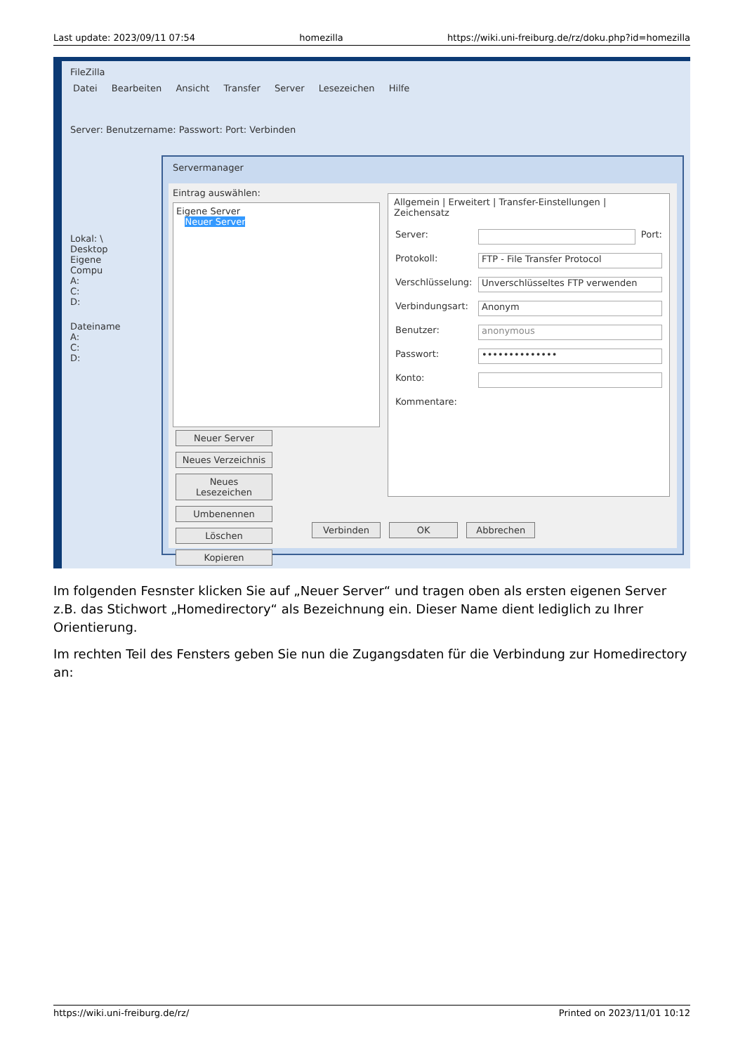Last update: 2023/09/11 07:54 homezilla https://wiki.uni-freiburg.de/rz/doku.php?id=homezilla
FileZilla
Datei Bearbeiten Ansicht Transfer Server Lesezeichen Hilfe
Server: Benutzername: Passwort: Port: Verbinden
Lokal: \
Desktop
Eigene
Compu
A:
C:
D:
Dateiname
A:
C:
D:
Servermanager
Eintrag auswählen:
Eigene Server
Neuer Server
Neuer Server Neues Verzeichnis Neues Lesezeichen Umbenennen Löschen Kopieren
Allgemein | Erweitert | Transfer-Einstellungen | Zeichensatz
Server:
Port:
Protokoll:
FTP - File Transfer Protocol
Verschlüsselung:
Unverschlüsseltes FTP verwenden
Verbindungsart:
Anonym
Benutzer:
anonymous
Passwort:
••••••••••••••
Konto:
Kommentare:
Verbinden OK Abbrechen
Im folgenden Fesnster klicken Sie auf „Neuer Server“ und tragen oben als ersten eigenen Server z.B. das Stichwort „Homedirectory“ als Bezeichnung ein. Dieser Name dient lediglich zu Ihrer Orientierung.
Im rechten Teil des Fensters geben Sie nun die Zugangsdaten für die Verbindung zur Homedirectory an:
https://wiki.uni-freiburg.de/rz/ Printed on 2023/11/01 10:12